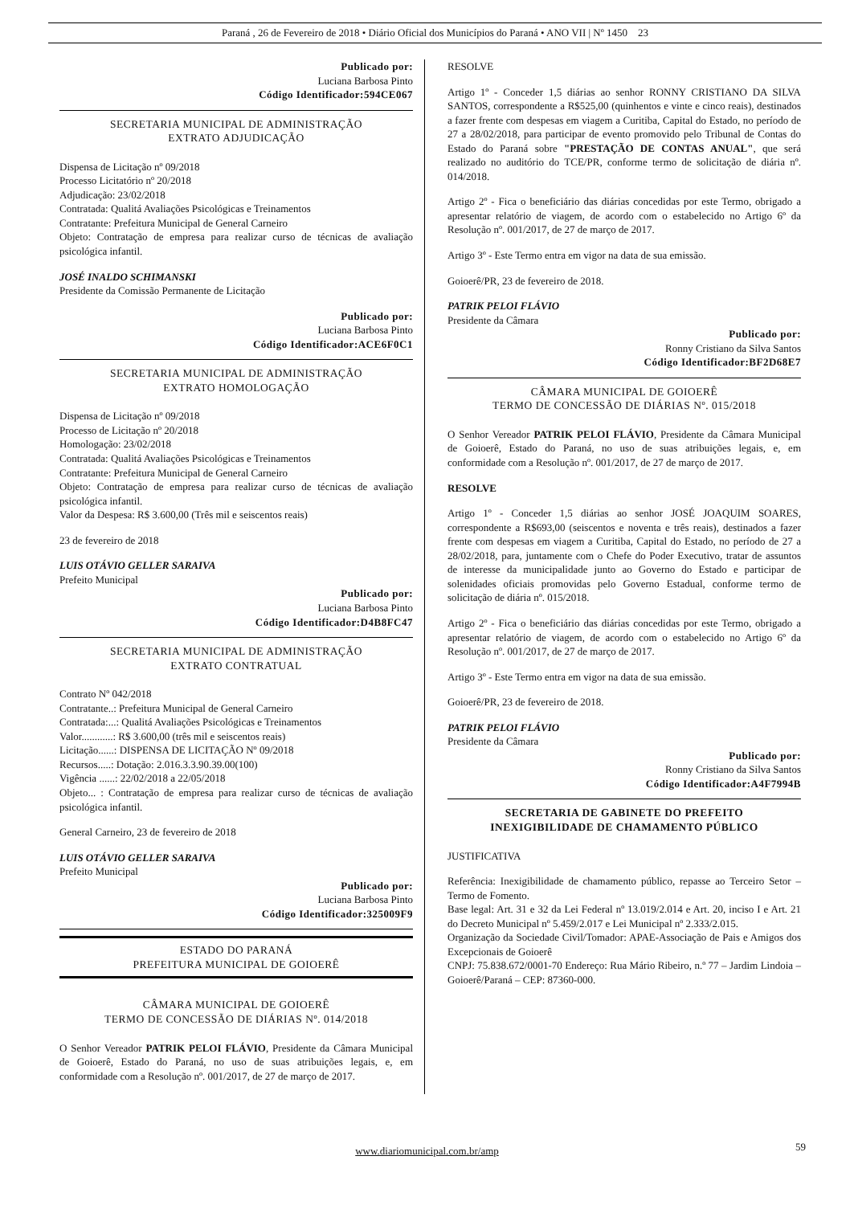Paraná , 26 de Fevereiro de 2018 • Diário Oficial dos Municípios do Paraná • ANO VII | Nº 1450 23
Publicado por:
Luciana Barbosa Pinto
Código Identificador:594CE067
SECRETARIA MUNICIPAL DE ADMINISTRAÇÃO
EXTRATO ADJUDICAÇÃO
Dispensa de Licitação nº 09/2018
Processo Licitatório nº 20/2018
Adjudicação: 23/02/2018
Contratada: Qualitá Avaliações Psicológicas e Treinamentos
Contratante: Prefeitura Municipal de General Carneiro
Objeto: Contratação de empresa para realizar curso de técnicas de avaliação psicológica infantil.
JOSÉ INALDO SCHIMANSKI
Presidente da Comissão Permanente de Licitação
Publicado por:
Luciana Barbosa Pinto
Código Identificador:ACE6F0C1
SECRETARIA MUNICIPAL DE ADMINISTRAÇÃO
EXTRATO HOMOLOGAÇÃO
Dispensa de Licitação nº 09/2018
Processo de Licitação nº 20/2018
Homologação: 23/02/2018
Contratada: Qualitá Avaliações Psicológicas e Treinamentos
Contratante: Prefeitura Municipal de General Carneiro
Objeto: Contratação de empresa para realizar curso de técnicas de avaliação psicológica infantil.
Valor da Despesa: R$ 3.600,00 (Três mil e seiscentos reais)
23 de fevereiro de 2018
LUIS OTÁVIO GELLER SARAIVA
Prefeito Municipal
Publicado por:
Luciana Barbosa Pinto
Código Identificador:D4B8FC47
SECRETARIA MUNICIPAL DE ADMINISTRAÇÃO
EXTRATO CONTRATUAL
Contrato Nº 042/2018
Contratante..: Prefeitura Municipal de General Carneiro
Contratada:...: Qualitá Avaliações Psicológicas e Treinamentos
Valor............: R$ 3.600,00 (três mil e seiscentos reais)
Licitação......: DISPENSA DE LICITAÇÃO Nº 09/2018
Recursos.....: Dotação: 2.016.3.3.90.39.00(100)
Vigência ......: 22/02/2018 a 22/05/2018
Objeto... : Contratação de empresa para realizar curso de técnicas de avaliação psicológica infantil.
General Carneiro, 23 de fevereiro de 2018
LUIS OTÁVIO GELLER SARAIVA
Prefeito Municipal
Publicado por:
Luciana Barbosa Pinto
Código Identificador:325009F9
ESTADO DO PARANÁ
PREFEITURA MUNICIPAL DE GOIOERÊ
CÂMARA MUNICIPAL DE GOIOERÊ
TERMO DE CONCESSÃO DE DIÁRIAS Nº. 014/2018
O Senhor Vereador PATRIK PELOI FLÁVIO, Presidente da Câmara Municipal de Goioerê, Estado do Paraná, no uso de suas atribuições legais, e, em conformidade com a Resolução nº. 001/2017, de 27 de março de 2017.
RESOLVE
Artigo 1º - Conceder 1,5 diárias ao senhor RONNY CRISTIANO DA SILVA SANTOS, correspondente a R$525,00 (quinhentos e vinte e cinco reais), destinados a fazer frente com despesas em viagem a Curitiba, Capital do Estado, no período de 27 a 28/02/2018, para participar de evento promovido pelo Tribunal de Contas do Estado do Paraná sobre "PRESTAÇÃO DE CONTAS ANUAL", que será realizado no auditório do TCE/PR, conforme termo de solicitação de diária nº. 014/2018.
Artigo 2º - Fica o beneficiário das diárias concedidas por este Termo, obrigado a apresentar relatório de viagem, de acordo com o estabelecido no Artigo 6º da Resolução nº. 001/2017, de 27 de março de 2017.
Artigo 3º - Este Termo entra em vigor na data de sua emissão.
Goioerê/PR, 23 de fevereiro de 2018.
PATRIK PELOI FLÁVIO
Presidente da Câmara
Publicado por:
Ronny Cristiano da Silva Santos
Código Identificador:BF2D68E7
CÂMARA MUNICIPAL DE GOIOERÊ
TERMO DE CONCESSÃO DE DIÁRIAS Nº. 015/2018
O Senhor Vereador PATRIK PELOI FLÁVIO, Presidente da Câmara Municipal de Goioerê, Estado do Paraná, no uso de suas atribuições legais, e, em conformidade com a Resolução nº. 001/2017, de 27 de março de 2017.
RESOLVE
Artigo 1º - Conceder 1,5 diárias ao senhor JOSÉ JOAQUIM SOARES, correspondente a R$693,00 (seiscentos e noventa e três reais), destinados a fazer frente com despesas em viagem a Curitiba, Capital do Estado, no período de 27 a 28/02/2018, para, juntamente com o Chefe do Poder Executivo, tratar de assuntos de interesse da municipalidade junto ao Governo do Estado e participar de solenidades oficiais promovidas pelo Governo Estadual, conforme termo de solicitação de diária nº. 015/2018.
Artigo 2º - Fica o beneficiário das diárias concedidas por este Termo, obrigado a apresentar relatório de viagem, de acordo com o estabelecido no Artigo 6º da Resolução nº. 001/2017, de 27 de março de 2017.
Artigo 3º - Este Termo entra em vigor na data de sua emissão.
Goioerê/PR, 23 de fevereiro de 2018.
PATRIK PELOI FLÁVIO
Presidente da Câmara
Publicado por:
Ronny Cristiano da Silva Santos
Código Identificador:A4F7994B
SECRETARIA DE GABINETE DO PREFEITO
INEXIGIBILIDADE DE CHAMAMENTO PÚBLICO
JUSTIFICATIVA
Referência: Inexigibilidade de chamamento público, repasse ao Terceiro Setor – Termo de Fomento.
Base legal: Art. 31 e 32 da Lei Federal nº 13.019/2.014 e Art. 20, inciso I e Art. 21 do Decreto Municipal nº 5.459/2.017 e Lei Municipal nº 2.333/2.015.
Organização da Sociedade Civil/Tomador: APAE-Associação de Pais e Amigos dos Excepcionais de Goioerê
CNPJ: 75.838.672/0001-70 Endereço: Rua Mário Ribeiro, n.º 77 – Jardim Lindoia – Goioerê/Paraná – CEP: 87360-000.
www.diariomunicipal.com.br/amp 59